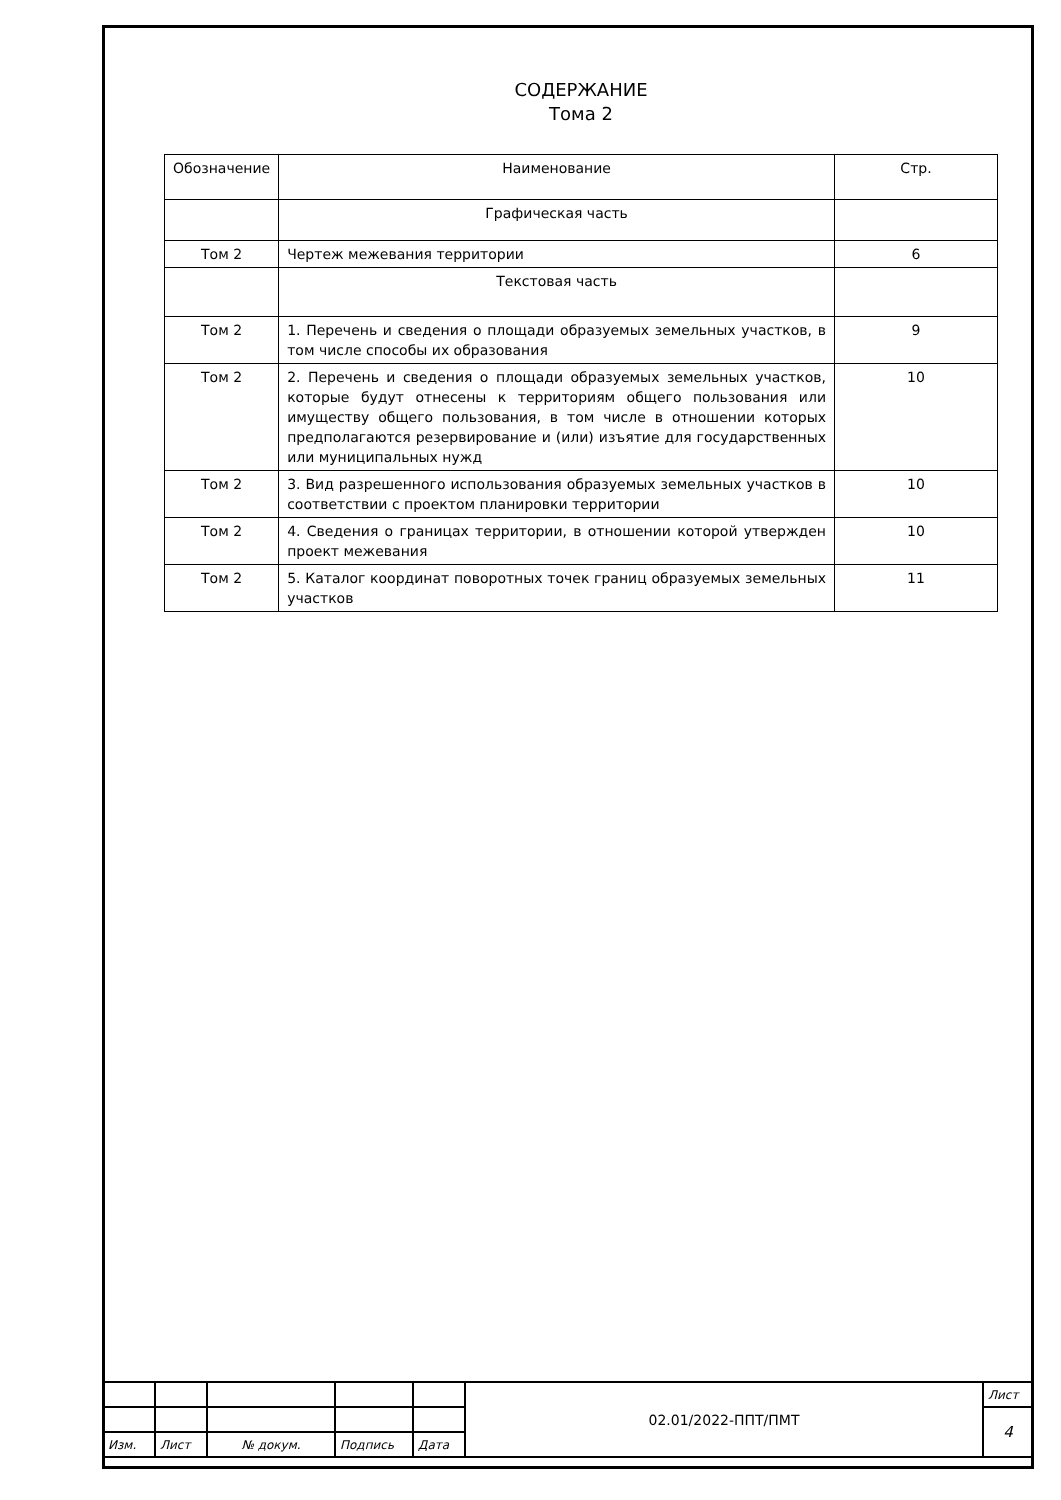СОДЕРЖАНИЕ
Тома 2
| Обозначение | Наименование | Стр. |
| --- | --- | --- |
| | Графическая часть | |
| Том 2 | Чертеж межевания территории | 6 |
| | Текстовая часть | |
| Том 2 | 1. Перечень и сведения о площади образуемых земельных участков, в том числе способы их образования | 9 |
| Том 2 | 2. Перечень и сведения о площади образуемых земельных участков, которые будут отнесены к территориям общего пользования или имуществу общего пользования, в том числе в отношении которых предполагаются резервирование и (или) изъятие для государственных или муниципальных нужд | 10 |
| Том 2 | 3. Вид разрешенного использования образуемых земельных участков в соответствии с проектом планировки территории | 10 |
| Том 2 | 4. Сведения о границах территории, в отношении которой утвержден проект межевания | 10 |
| Том 2 | 5. Каталог координат поворотных точек границ образуемых земельных участков | 11 |
| | | | | | 02.01/2022-ППТ/ПМТ | Лист |
| | | | | | | 4 |
| Изм. | Лист | № докум. | Подпись | Дата | | |